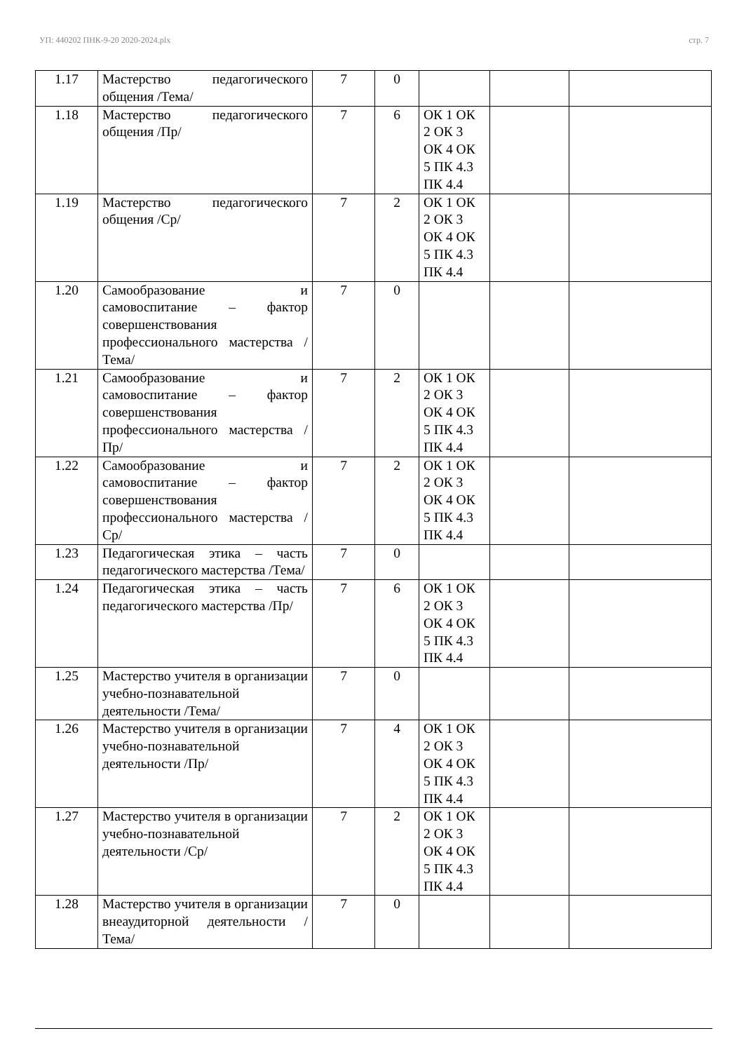УП: 440202 ПНК-9-20 2020-2024.plx стр. 7
| 1.17 | Мастерство педагогического общения /Тема/ | 7 | 0 | | | |
| 1.18 | Мастерство педагогического общения /Пр/ | 7 | 6 | ОК 1 ОК 2 ОК 3 ОК 4 ОК 5 ПК 4.3 ПК 4.4 | | |
| 1.19 | Мастерство педагогического общения /Ср/ | 7 | 2 | ОК 1 ОК 2 ОК 3 ОК 4 ОК 5 ПК 4.3 ПК 4.4 | | |
| 1.20 | Самообразование и самовоспитание – фактор совершенствования профессионального мастерства /Тема/ | 7 | 0 | | | |
| 1.21 | Самообразование и самовоспитание – фактор совершенствования профессионального мастерства /Пр/ | 7 | 2 | ОК 1 ОК 2 ОК 3 ОК 4 ОК 5 ПК 4.3 ПК 4.4 | | |
| 1.22 | Самообразование и самовоспитание – фактор совершенствования профессионального мастерства /Ср/ | 7 | 2 | ОК 1 ОК 2 ОК 3 ОК 4 ОК 5 ПК 4.3 ПК 4.4 | | |
| 1.23 | Педагогическая этика – часть педагогического мастерства /Тема/ | 7 | 0 | | | |
| 1.24 | Педагогическая этика – часть педагогического мастерства /Пр/ | 7 | 6 | ОК 1 ОК 2 ОК 3 ОК 4 ОК 5 ПК 4.3 ПК 4.4 | | |
| 1.25 | Мастерство учителя в организации учебно-познавательной деятельности /Тема/ | 7 | 0 | | | |
| 1.26 | Мастерство учителя в организации учебно-познавательной деятельности /Пр/ | 7 | 4 | ОК 1 ОК 2 ОК 3 ОК 4 ОК 5 ПК 4.3 ПК 4.4 | | |
| 1.27 | Мастерство учителя в организации учебно-познавательной деятельности /Ср/ | 7 | 2 | ОК 1 ОК 2 ОК 3 ОК 4 ОК 5 ПК 4.3 ПК 4.4 | | |
| 1.28 | Мастерство учителя в организации внеаудиторной деятельности /Тема/ | 7 | 0 | | | |